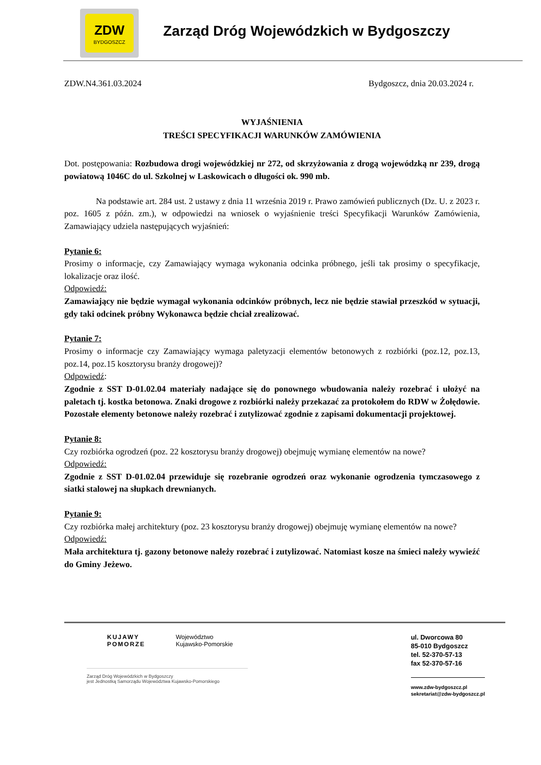ZDW
BYDGOSZCZ
Zarząd Dróg Wojewódzkich w Bydgoszczy
ZDW.N4.361.03.2024 Bydgoszcz, dnia 20.03.2024 r.
WYJAŚNIENIA
TREŚCI SPECYFIKACJI WARUNKÓW ZAMÓWIENIA
Dot. postępowania: Rozbudowa drogi wojewódzkiej nr 272, od skrzyżowania z drogą wojewódzką nr 239, drogą powiatową 1046C do ul. Szkolnej w Laskowicach o długości ok. 990 mb.
Na podstawie art. 284 ust. 2 ustawy z dnia 11 września 2019 r. Prawo zamówień publicznych (Dz. U. z 2023 r. poz. 1605 z późn. zm.), w odpowiedzi na wniosek o wyjaśnienie treści Specyfikacji Warunków Zamówienia, Zamawiający udziela następujących wyjaśnień:
Pytanie 6:
Prosimy o informacje, czy Zamawiający wymaga wykonania odcinka próbnego, jeśli tak prosimy o specyfikacje, lokalizacje oraz ilość.
Odpowiedź:
Zamawiający nie będzie wymagał wykonania odcinków próbnych, lecz nie będzie stawiał przeszkód w sytuacji, gdy taki odcinek próbny Wykonawca będzie chciał zrealizować.
Pytanie 7:
Prosimy o informacje czy Zamawiający wymaga paletyzacji elementów betonowych z rozbiórki (poz.12, poz.13, poz.14, poz.15 kosztorysu branży drogowej)?
Odpowiedź:
Zgodnie z SST D-01.02.04 materiały nadające się do ponownego wbudowania należy rozebrać i ułożyć na paletach tj. kostka betonowa. Znaki drogowe z rozbiórki należy przekazać za protokołem do RDW w Żołędowie. Pozostałe elementy betonowe należy rozebrać i zutylizować zgodnie z zapisami dokumentacji projektowej.
Pytanie 8:
Czy rozbiórka ogrodzeń (poz. 22 kosztorysu branży drogowej) obejmuję wymianę elementów na nowe?
Odpowiedź:
Zgodnie z SST D-01.02.04 przewiduje się rozebranie ogrodzeń oraz wykonanie ogrodzenia tymczasowego z siatki stalowej na słupkach drewnianych.
Pytanie 9:
Czy rozbiórka małej architektury (poz. 23 kosztorysu branży drogowej) obejmuję wymianę elementów na nowe?
Odpowiedź:
Mała architektura tj. gazony betonowe należy rozebrać i zutylizować. Natomiast kosze na śmieci należy wywieźć do Gminy Jeżewo.
KUJAWY
POMORZE
Województwo
Kujawsko-Pomorskie
Zarząd Dróg Wojewódzkich w Bydgoszczy
jest Jednostką Samorządu Województwa Kujawsko-Pomorskiego
ul. Dworcowa 80
85-010 Bydgoszcz
tel. 52-370-57-13
fax 52-370-57-16
www.zdw-bydgoszcz.pl
sekretariat@zdw-bydgoszcz.pl